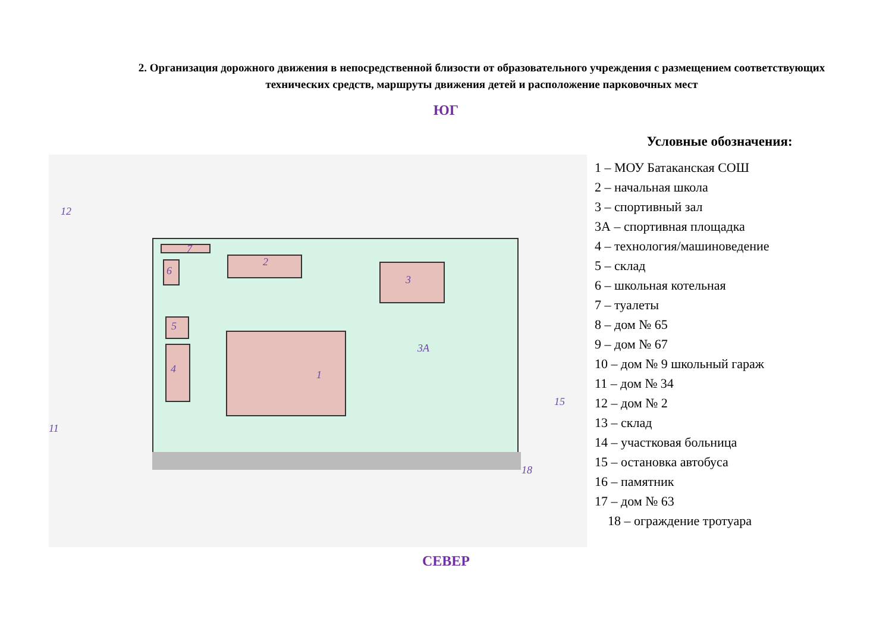2. Организация дорожного движения в непосредственной близости от образовательного учреждения с размещением соответствующих технических средств, маршруты движения детей и расположение парковочных мест
ЮГ
12
11
2
3
1
3А
4
5
6
7
15
18
Условные обозначения:
1 – МОУ Батаканская СОШ
2 – начальная школа
3 – спортивный зал
3А – спортивная площадка
4 – технология/машиноведение
5 – склад
6 – школьная котельная
7 – туалеты
8 – дом № 65
9 – дом № 67
10 – дом № 9 школьный гараж
11 – дом № 34
12 – дом № 2
13 – склад
14 – участковая больница
15 – остановка автобуса
16 – памятник
17 – дом № 63
18 – ограждение тротуара
СЕВЕР